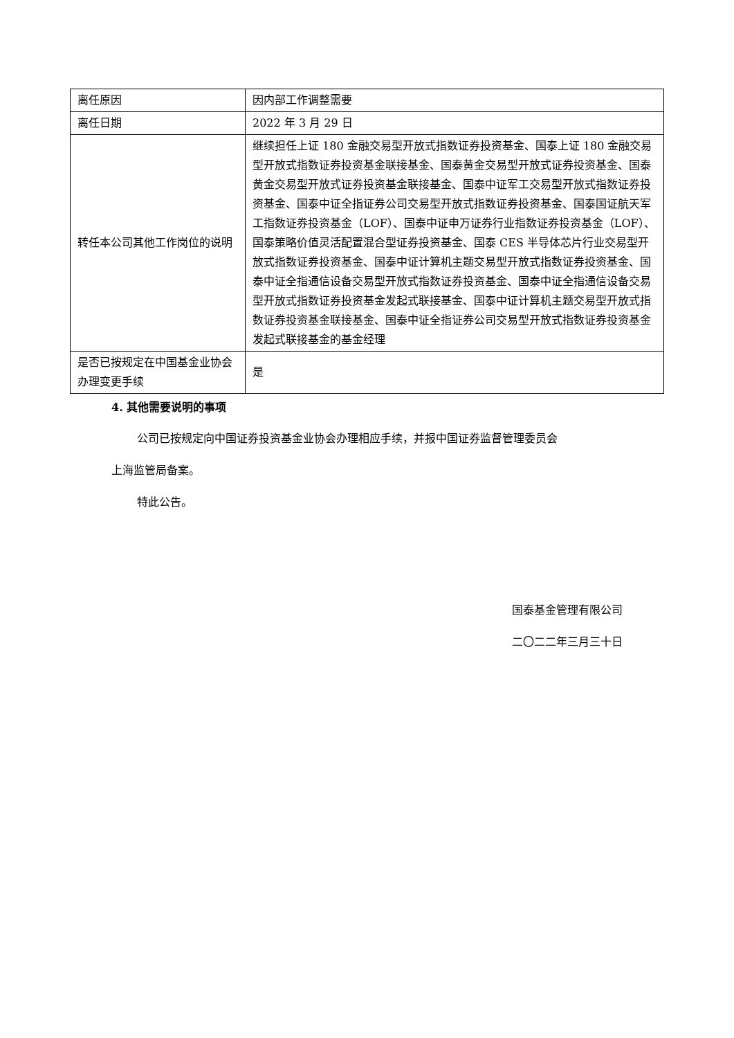| 离任原因 | 因内部工作调整需要 |
| 离任日期 | 2022 年 3 月 29 日 |
| 转任本公司其他工作岗位的说明 | 继续担任上证 180 金融交易型开放式指数证券投资基金、国泰上证 180 金融交易型开放式指数证券投资基金联接基金、国泰黄金交易型开放式证券投资基金、国泰黄金交易型开放式证券投资基金联接基金、国泰中证军工交易型开放式指数证券投资基金、国泰中证全指证券公司交易型开放式指数证券投资基金、国泰国证航天军工指数证券投资基金（LOF）、国泰中证申万证券行业指数证券投资基金（LOF）、国泰策略价值灵活配置混合型证券投资基金、国泰 CES 半导体芯片行业交易型开放式指数证券投资基金、国泰中证计算机主题交易型开放式指数证券投资基金、国泰中证全指通信设备交易型开放式指数证券投资基金、国泰中证全指通信设备交易型开放式指数证券投资基金发起式联接基金、国泰中证计算机主题交易型开放式指数证券投资基金联接基金、国泰中证全指证券公司交易型开放式指数证券投资基金发起式联接基金的基金经理 |
| 是否已按规定在中国基金业协会办理变更手续 | 是 |
4. 其他需要说明的事项
公司已按规定向中国证券投资基金业协会办理相应手续，并报中国证券监督管理委员会
上海监管局备案。
特此公告。
国泰基金管理有限公司
二〇二二年三月三十日